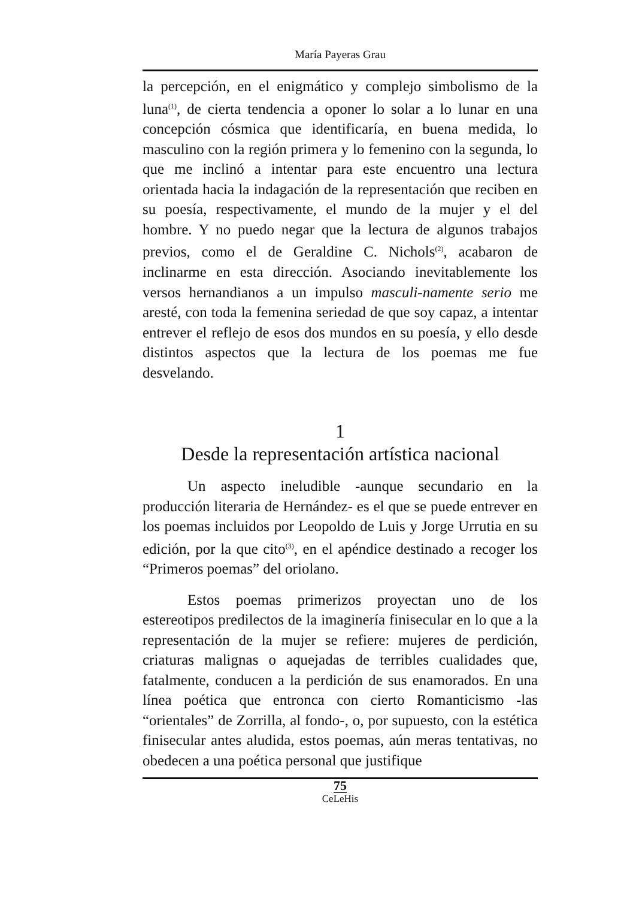María Payeras Grau
la percepción, en el enigmático y complejo simbolismo de la luna<sup>(1)</sup>, de cierta tendencia a oponer lo solar a lo lunar en una concepción cósmica que identificaría, en buena medida, lo masculino con la región primera y lo femenino con la segunda, lo que me inclinó a intentar para este encuentro una lectura orientada hacia la indagación de la representación que reciben en su poesía, respectivamente, el mundo de la mujer y el del hombre. Y no puedo negar que la lectura de algunos trabajos previos, como el de Geraldine C. Nichols<sup>(2)</sup>, acabaron de inclinarme en esta dirección. Asociando inevitablemente los versos hernandianos a un impulso masculi-namente serio me aresté, con toda la femenina seriedad de que soy capaz, a intentar entrever el reflejo de esos dos mundos en su poesía, y ello desde distintos aspectos que la lectura de los poemas me fue desvelando.
1
Desde la representación artística nacional
Un aspecto ineludible -aunque secundario en la producción literaria de Hernández- es el que se puede entrever en los poemas incluidos por Leopoldo de Luis y Jorge Urrutia en su edición, por la que cito<sup>(3)</sup>, en el apéndice destinado a recoger los “Primeros poemas” del oriolano.
Estos poemas primerizos proyectan uno de los estereotipos predilectos de la imaginería finisecular en lo que a la representación de la mujer se refiere: mujeres de perdición, criaturas malignas o aquejadas de terribles cualidades que, fatalmente, conducen a la perdición de sus enamorados. En una línea poética que entronca con cierto Romanticismo -las “orientales” de Zorrilla, al fondo-, o, por supuesto, con la estética finisecular antes aludida, estos poemas, aún meras tentativas, no obedecen a una poética personal que justifique
75
CeLeHis